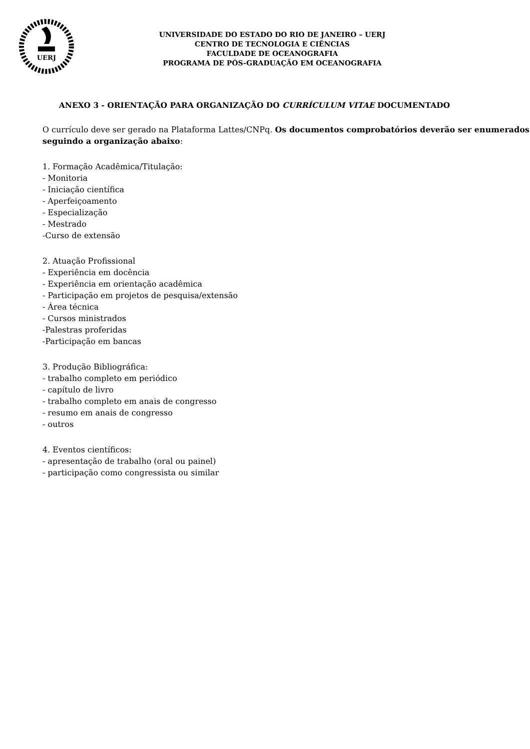UERJ
UNIVERSIDADE DO ESTADO DO RIO DE JANEIRO – UERJ
CENTRO DE TECNOLOGIA E CIÊNCIAS
FACULDADE DE OCEANOGRAFIA
PROGRAMA DE PÓS-GRADUAÇÃO EM OCEANOGRAFIA
ANEXO 3 - ORIENTAÇÃO PARA ORGANIZAÇÃO DO CURRÍCULUM VITAE DOCUMENTADO
O currículo deve ser gerado na Plataforma Lattes/CNPq. Os documentos comprobatórios deverão ser enumerados seguindo a organização abaixo:
1. Formação Acadêmica/Titulação:
- Monitoria
- Iniciação científica
- Aperfeiçoamento
- Especialização
- Mestrado
-Curso de extensão
2. Atuação Profissional
- Experiência em docência
- Experiência em orientação acadêmica
- Participação em projetos de pesquisa/extensão
- Área técnica
- Cursos ministrados
-Palestras proferidas
-Participação em bancas
3. Produção Bibliográfica:
- trabalho completo em periódico
- capítulo de livro
- trabalho completo em anais de congresso
- resumo em anais de congresso
- outros
4. Eventos científicos:
- apresentação de trabalho (oral ou painel)
- participação como congressista ou similar